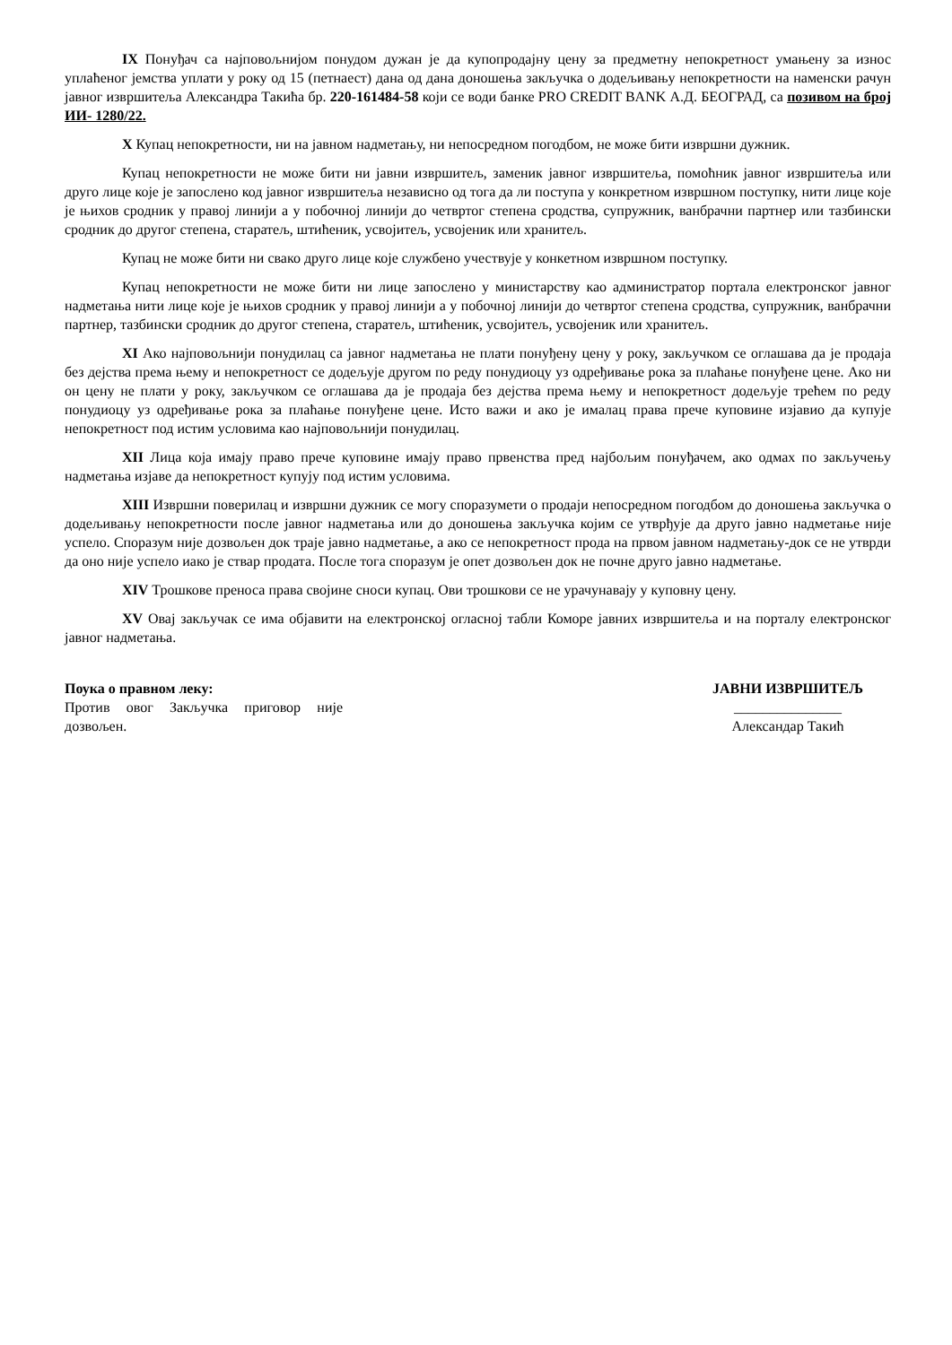IX Понуђач са најповољнијом понудом дужан је да купопродајну цену за предметну непокретност умањену за износ уплаћеног јемства уплати у року од 15 (петнаест) дана од дана доношења закључка о додељивању непокретности на наменски рачун јавног извршитеља Александра Такића бр. 220-161484-58 који се води банке PRO CREDIT BANK А.Д. БЕОГРАД, са позивом на број ИИ- 1280/22.
X Купац непокретности, ни на јавном надметању, ни непосредном погодбом, не може бити извршни дужник.
Купац непокретности не може бити ни јавни извршитељ, заменик јавног извршитеља, помоћник јавног извршитеља или друго лице које је запослено код јавног извршитеља независно од тога да ли поступа у конкретном извршном поступку, нити лице које је њихов сродник у правој линији а у побочној линији до четвртог степена сродства, супружник, ванбрачни партнер или тазбински сродник до другог степена, старатељ, штићеник, усвојитељ, усвојеник или хранитељ.
Купац не може бити ни свако друго лице које службено учествује у конкетном извршном поступку.
Купац непокретности не може бити ни лице запослено у министарству као администратор портала електронског јавног надметања нити лице које је њихов сродник у правој линији а у побочној линији до четвртог степена сродства, супружник, ванбрачни партнер, тазбински сродник до другог степена, старатељ, штићеник, усвојитељ, усвојеник или хранитељ.
XI Ако најповољнији понудилац са јавног надметања не плати понуђену цену у року, закључком се оглашава да је продаја без дејства према њему и непокретност се додељује другом по реду понудиоцу уз одређивање рока за плаћање понуђене цене. Ако ни он цену не плати у року, закључком се оглашава да је продаја без дејства према њему и непокретност додељује трећем по реду понудиоцу уз одређивање рока за плаћање понуђене цене. Исто важи и ако је ималац права прече куповине изјавио да купује непокретност под истим условима као најповољнији понудилац.
XII Лица која имају право прече куповине имају право првенства пред најбољим понуђачем, ако одмах по закључењу надметања изјаве да непокретност купују под истим условима.
XIII Извршни поверилац и извршни дужник се могу споразумети о продаји непосредном погодбом до доношења закључка о додељивању непокретности после јавног надметања или до доношења закључка којим се утврђује да друго јавно надметање није успело. Споразум није дозвољен док траје јавно надметање, а ако се непокретност прода на првом јавном надметању-док се не утврди да оно није успело иако је ствар продата. После тога споразум је опет дозвољен док не почне друго јавно надметање.
XIV Трошкове преноса права својине сноси купац. Ови трошкови се не урачунавају у куповну цену.
XV Овај закључак се има објавити на електронској огласној табли Коморе јавних извршитеља и на порталу електронског јавног надметања.
Поука о правном леку:
Против овог Закључка приговор није дозвољен.
ЈАВНИ ИЗВРШИТЕЉ
_______________
Александар Такић